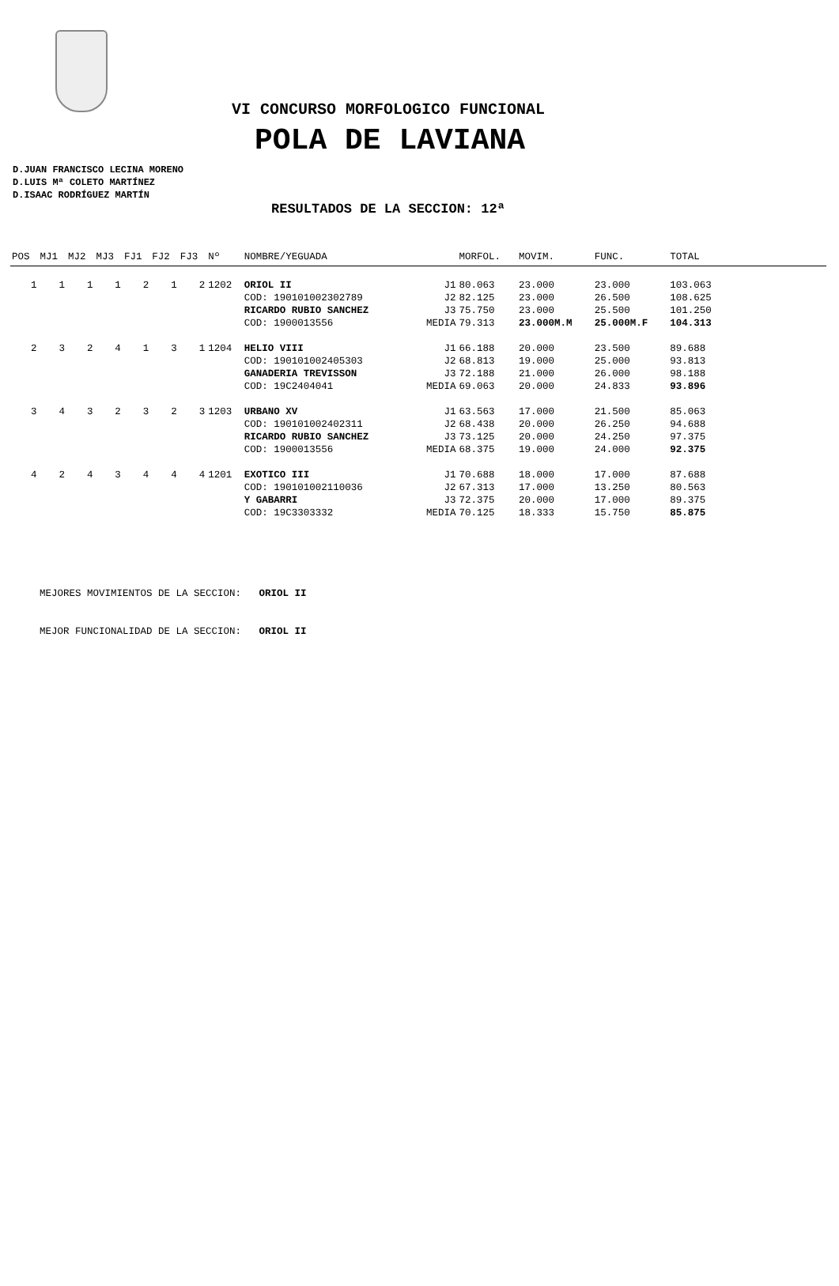VI CONCURSO MORFOLOGICO FUNCIONAL
POLA DE LAVIANA
D.JUAN FRANCISCO LECINA MORENO
D.LUIS Mª COLETO MARTÍNEZ
D.ISAAC RODRÍGUEZ MARTÍN
RESULTADOS DE LA SECCION: 12ª
| POS | MJ1 | MJ2 | MJ3 | FJ1 | FJ2 | FJ3 | Nº | NOMBRE/YEGUADA | | MORFOL. | MOVIM. | FUNC. | TOTAL | |
| --- | --- | --- | --- | --- | --- | --- | --- | --- | --- | --- | --- | --- | --- | --- |
| 1 | 1 | 1 | 1 | 2 | 1 | 2 | 1202 | ORIOL II | J1 | 80.063 | 23.000 | 23.000 | 103.063 | |
| | | | | | | | | COD: 190101002302789 | J2 | 82.125 | 23.000 | 26.500 | 108.625 | |
| | | | | | | | | RICARDO RUBIO SANCHEZ | J3 | 75.750 | 23.000 | 25.500 | 101.250 | |
| | | | | | | | | COD: 1900013556 | MEDIA | 79.313 | 23.000M.M | 25.000M.F | 104.313 | |
| 2 | 3 | 2 | 4 | 1 | 3 | 1 | 1204 | HELIO VIII | J1 | 66.188 | 20.000 | 23.500 | 89.688 | |
| | | | | | | | | COD: 190101002405303 | J2 | 68.813 | 19.000 | 25.000 | 93.813 | |
| | | | | | | | | GANADERIA TREVISSON | J3 | 72.188 | 21.000 | 26.000 | 98.188 | |
| | | | | | | | | COD: 19C2404041 | MEDIA | 69.063 | 20.000 | 24.833 | 93.896 | |
| 3 | 4 | 3 | 2 | 3 | 2 | 3 | 1203 | URBANO XV | J1 | 63.563 | 17.000 | 21.500 | 85.063 | |
| | | | | | | | | COD: 190101002402311 | J2 | 68.438 | 20.000 | 26.250 | 94.688 | |
| | | | | | | | | RICARDO RUBIO SANCHEZ | J3 | 73.125 | 20.000 | 24.250 | 97.375 | |
| | | | | | | | | COD: 1900013556 | MEDIA | 68.375 | 19.000 | 24.000 | 92.375 | |
| 4 | 2 | 4 | 3 | 4 | 4 | 4 | 1201 | EXOTICO III | J1 | 70.688 | 18.000 | 17.000 | 87.688 | |
| | | | | | | | | COD: 190101002110036 | J2 | 67.313 | 17.000 | 13.250 | 80.563 | |
| | | | | | | | | Y GABARRI | J3 | 72.375 | 20.000 | 17.000 | 89.375 | |
| | | | | | | | | COD: 19C3303332 | MEDIA | 70.125 | 18.333 | 15.750 | 85.875 | |
MEJORES MOVIMIENTOS DE LA SECCION: ORIOL II
MEJOR FUNCIONALIDAD DE LA SECCION: ORIOL II